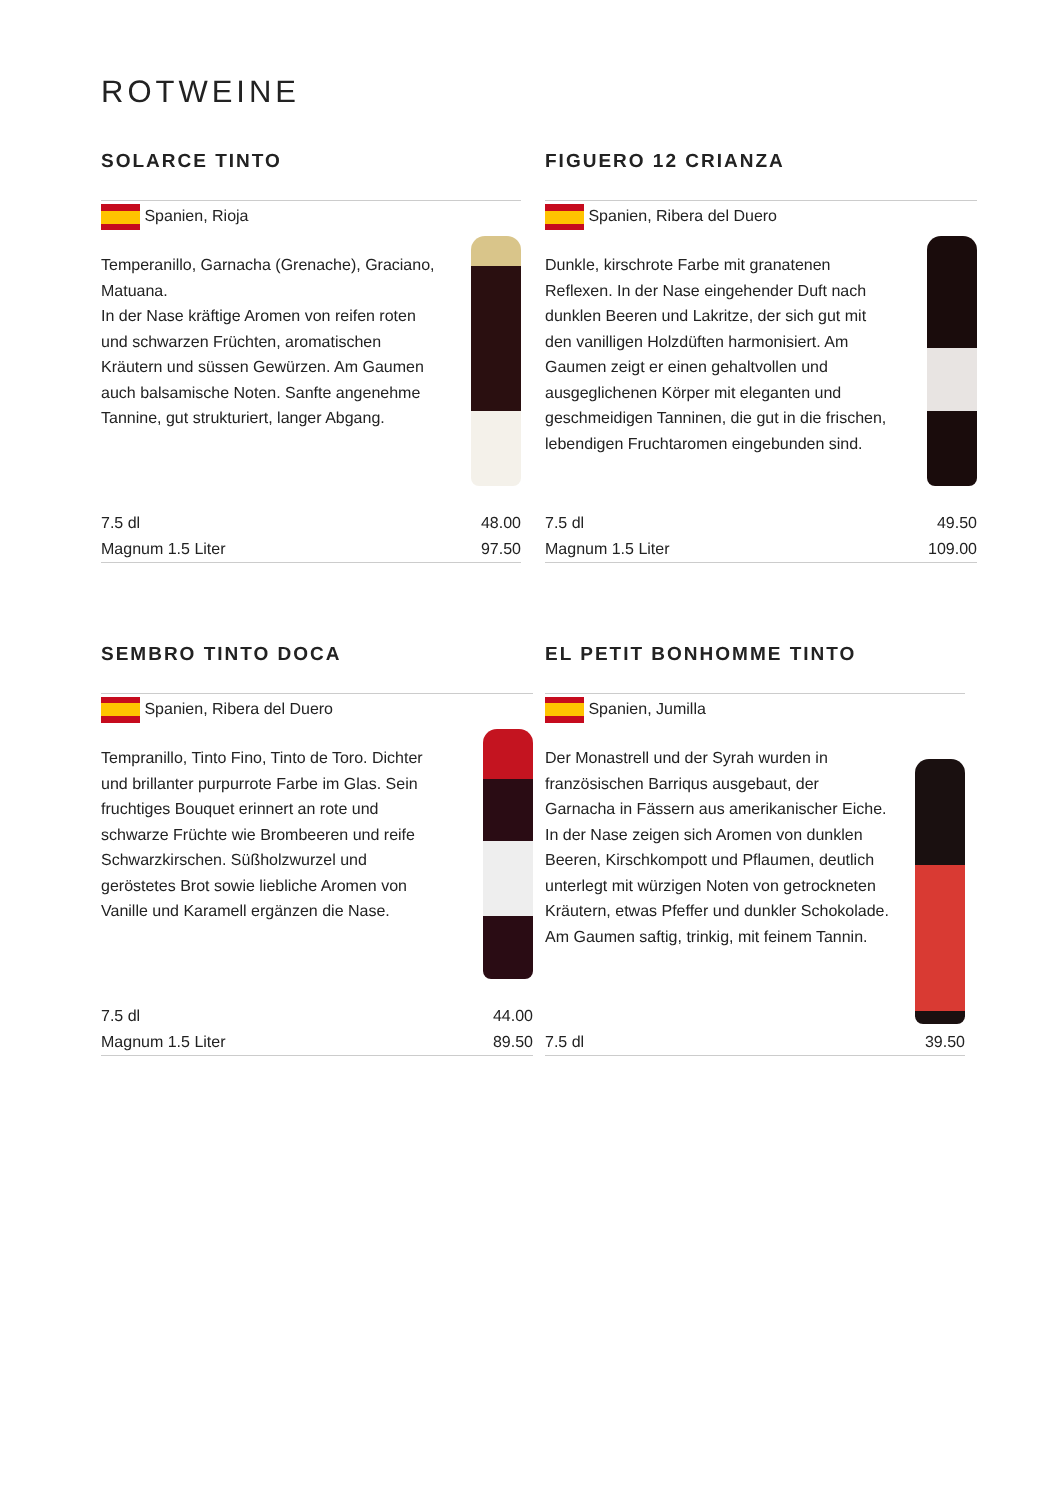ROTWEINE
SOLARCE TINTO
Spanien, Rioja
Temperanillo, Garnacha (Grenache), Graciano, Matuana.
In der Nase kräftige Aromen von reifen roten und schwarzen Früchten, aromatischen Kräutern und süssen Gewürzen. Am Gaumen auch balsamische Noten. Sanfte angenehme Tannine, gut strukturiert, langer Abgang.
7.5 dl 48.00
Magnum 1.5 Liter 97.50
FIGUERO 12 CRIANZA
Spanien, Ribera del Duero
Dunkle, kirschrote Farbe mit granatenen Reflexen. In der Nase eingehender Duft nach dunklen Beeren und Lakritze, der sich gut mit den vanilligen Holzdüften harmonisiert. Am Gaumen zeigt er einen gehaltvollen und ausgeglichenen Körper mit eleganten und geschmeidigen Tanninen, die gut in die frischen, lebendigen Fruchtaromen eingebunden sind.
7.5 dl 49.50
Magnum 1.5 Liter 109.00
SEMBRO TINTO DOCA
Spanien, Ribera del Duero
Tempranillo, Tinto Fino, Tinto de Toro. Dichter und brillanter purpurrote Farbe im Glas. Sein fruchtiges Bouquet erinnert an rote und schwarze Früchte wie Brombeeren und reife Schwarzkirschen. Süßholzwurzel und geröstetes Brot sowie liebliche Aromen von Vanille und Karamell ergänzen die Nase.
7.5 dl 44.00
Magnum 1.5 Liter 89.50
EL PETIT BONHOMME TINTO
Spanien, Jumilla
Der Monastrell und der Syrah wurden in französischen Barriqus ausgebaut, der Garnacha in Fässern aus amerikanischer Eiche. In der Nase zeigen sich Aromen von dunklen Beeren, Kirschkompott und Pflaumen, deutlich unterlegt mit würzigen Noten von getrockneten Kräutern, etwas Pfeffer und dunkler Schokolade. Am Gaumen saftig, trinkig, mit feinem Tannin.
7.5 dl 39.50